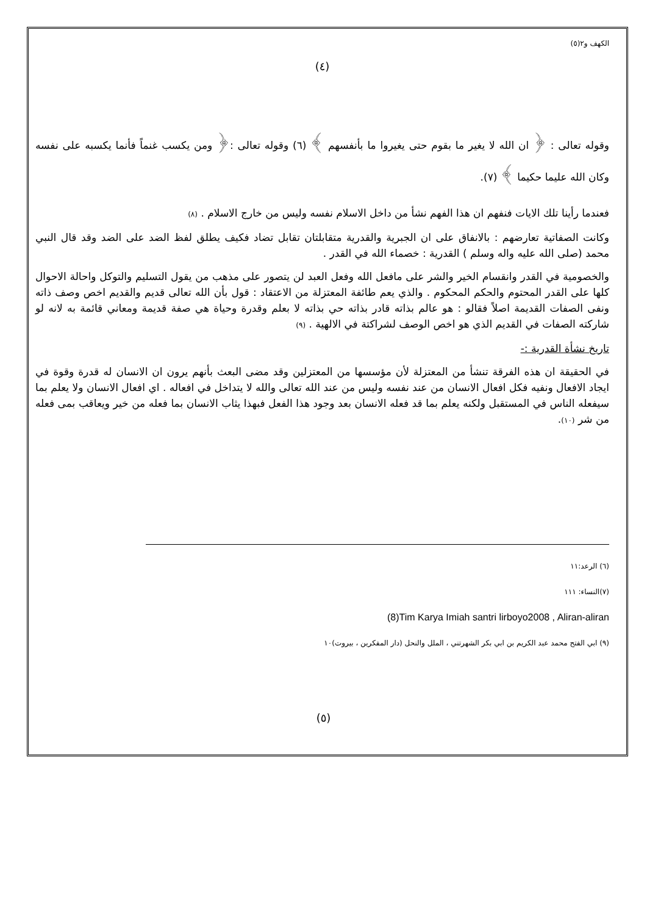الكهف و٢(٥)
(٤)
وقوله تعالى : ﴿ ان الله لا يغير ما بقوم حتى يغيروا ما بأنفسهم ﴾ (٦) وقوله تعالى :﴿ ومن يكسب غنماً فأنما يكسبه على نفسه وكان الله عليما حكيما ﴾ (٧).
فعندما رأينا تلك الايات فنفهم ان هذا الفهم نشأ من داخل الاسلام نفسه وليس من خارج الاسلام . (٨)
وكانت الصفاتية تعارضهم : بالانفاق على ان الجبرية والقدرية متقابلتان تقابل تضاد فكيف يطلق لفظ الضد على الضد وقد قال النبي محمد (صلى الله عليه واله وسلم ) القدرية : خصماء الله في القدر .
والخصومية في القدر وانقسام الخير والشر على مافعل الله وفعل العبد لن يتصور على مذهب من يقول التسليم والتوكل واحالة الاحوال كلها على القدر المحتوم والحكم المحكوم . والذي يعم طائفة المعتزلة من الاعتقاد : قول بأن الله تعالى قديم والقديم اخص وصف ذاته ونفى الصفات القديمة اصلاً فقالو : هو عالم بذاته قادر بذاته حي بذاته لا بعلم وقدرة وحياة هي صفة قديمة ومعاني قائمة به لانه لو شاركته الصفات في القديم الذي هو اخص الوصف لشراكتة في الالهية . (٩)
تاريخ نشأة القدرية :-
في الحقيقة ان هذه الفرقة تنشأ من المعتزلة لأن مؤسسها من المعتزلين وقد مضى البعث بأنهم يرون ان الانسان له قدرة وقوة في ايجاد الافعال ونفيه فكل افعال الانسان من عند نفسه وليس من عند الله تعالى والله لا يتداخل في افعاله . اي افعال الانسان ولا يعلم بما سيفعله الناس في المستقبل ولكنه يعلم بما قد فعله الانسان بعد وجود هذا الفعل فبهذا يثاب الانسان بما فعله من خير ويعاقب بمى فعله من شر (١٠).
(٦) الرعد:١١
(٧)النساء: ١١١
(8)Tim Karya Imiah santri lirboyo2008 , Aliran-aliran
(٩) ابي الفتح محمد عبد الكريم بن ابي بكر الشهرتني ، الملل والنحل (دار المفكرين ، بيروت)١٠
(٥)